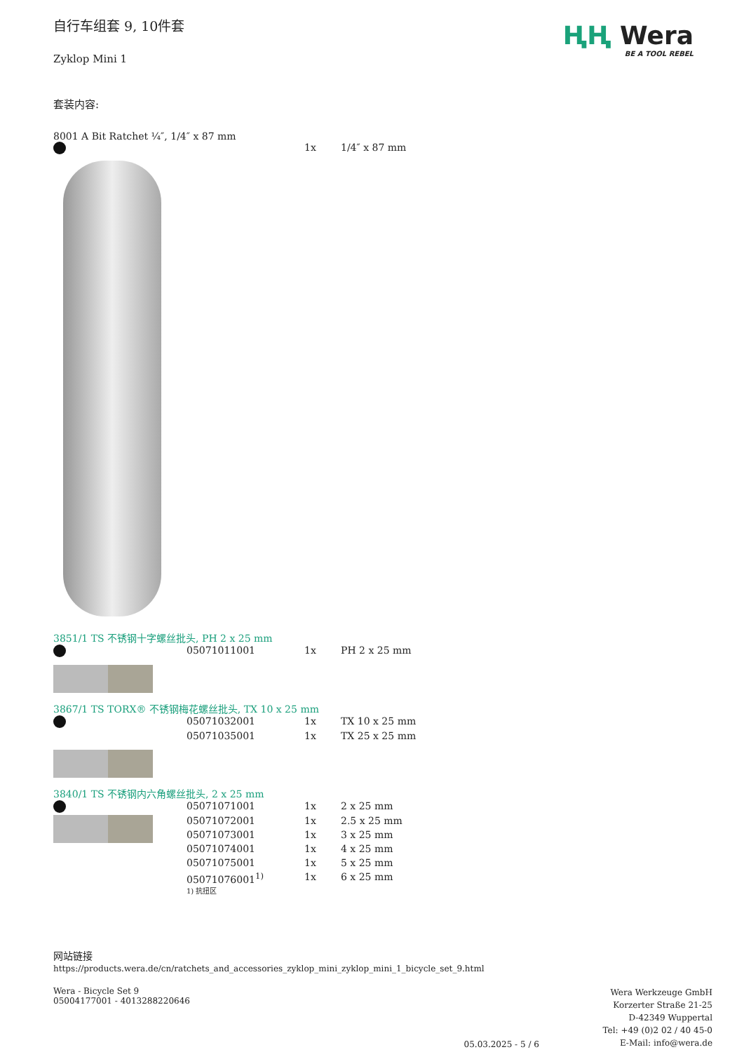ⱧⱧ Wera
BE A TOOL REBEL
自行车组套 9, 10件套
Zyklop Mini 1
套装内容:
8001 A Bit Ratchet ¼″, 1/4″ x 87 mm
| | | 1x | 1/4″ x 87 mm |
3851/1 TS 不锈钢十字螺丝批头, PH 2 x 25 mm
| | 05071011001 | 1x | PH 2 x 25 mm |
3867/1 TS TORX® 不锈钢梅花螺丝批头, TX 10 x 25 mm
| | 05071032001 | 1x | TX 10 x 25 mm |
| | 05071035001 | 1x | TX 25 x 25 mm |
3840/1 TS 不锈钢内六角螺丝批头, 2 x 25 mm
| | 05071071001 | 1x | 2 x 25 mm |
| | 05071072001 | 1x | 2.5 x 25 mm |
| | 05071073001 | 1x | 3 x 25 mm |
| | 05071074001 | 1x | 4 x 25 mm |
| | 05071075001 | 1x | 5 x 25 mm |
| | 05071076001<sup>1)</sup> | 1x | 6 x 25 mm |
| | 1) 抗扭区 | | |
网站链接
https://products.wera.de/cn/ratchets_and_accessories_zyklop_mini_zyklop_mini_1_bicycle_set_9.html
Wera - Bicycle Set 9
05004177001 - 4013288220646
05.03.2025 - 5 / 6
Wera Werkzeuge GmbH
Korzerter Straße 21-25
D-42349 Wuppertal
Tel: +49 (0)2 02 / 40 45-0
E-Mail: info@wera.de